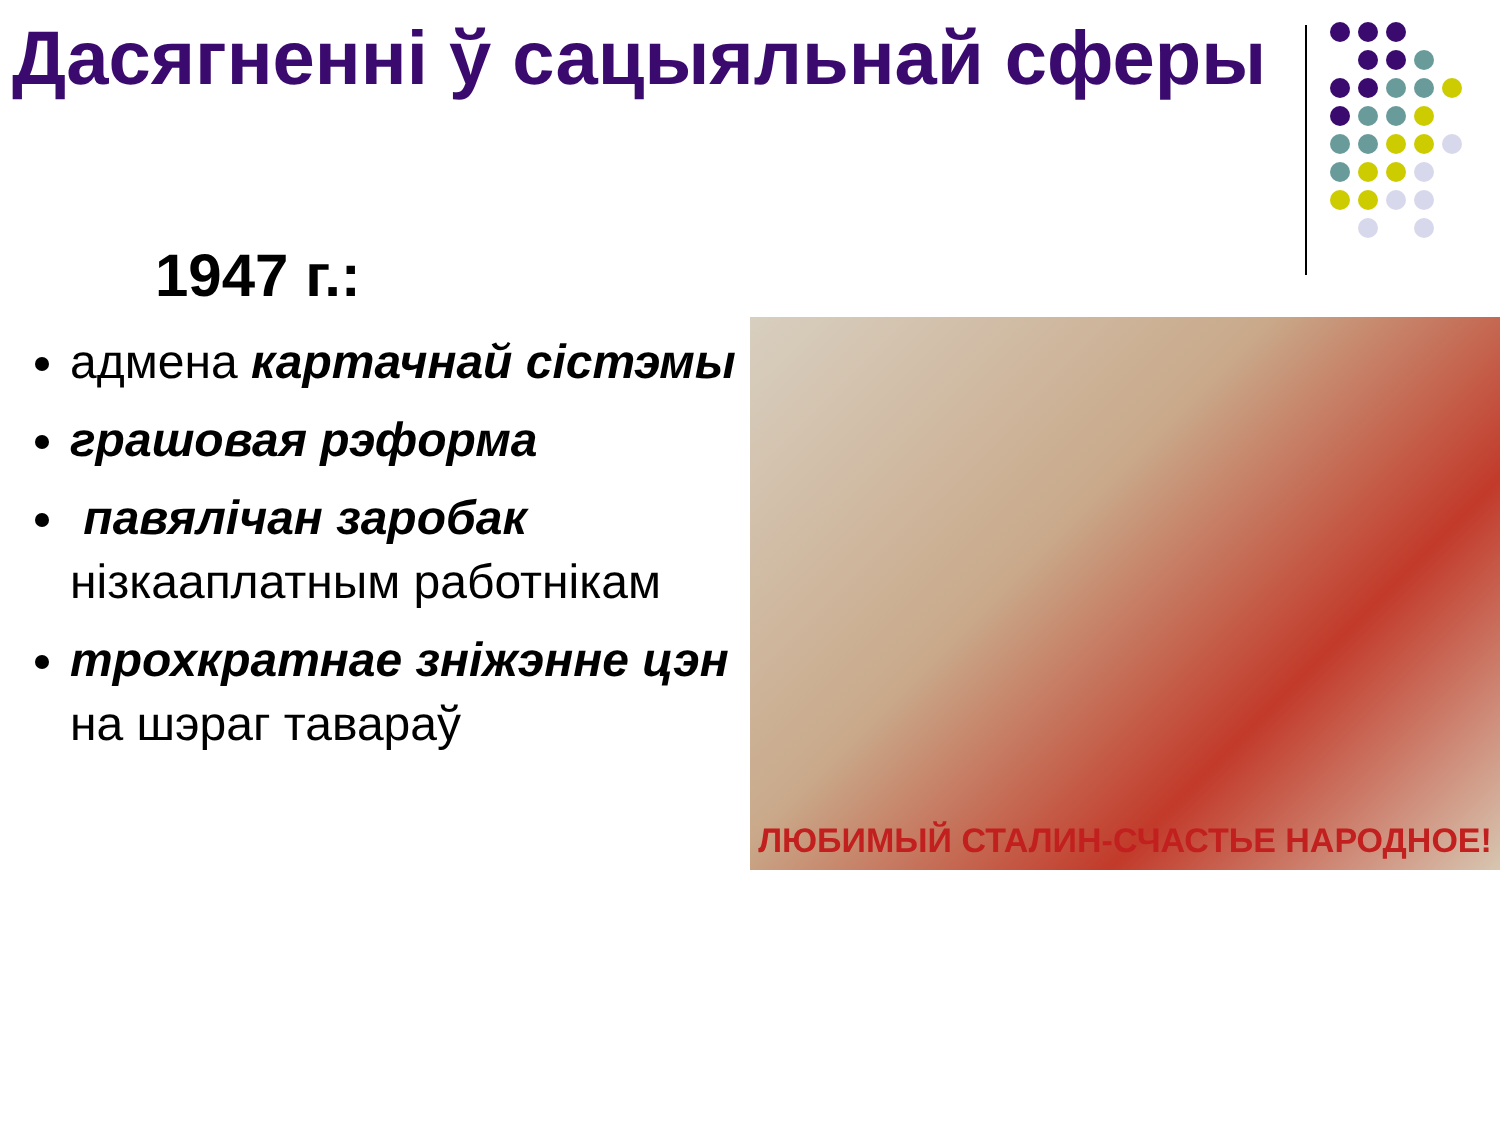Дасягненні ў сацыяльнай сферы
1947 г.:
адмена картачнай сістэмы
грашовая рэформа
павялічан заробак нізкааплатным работнікам
трохкратнае зніжэнне цэн на шэраг тавараў
ЛЮБИМЫЙ СТАЛИН-СЧАСТЬЕ НАРОДНОЕ!